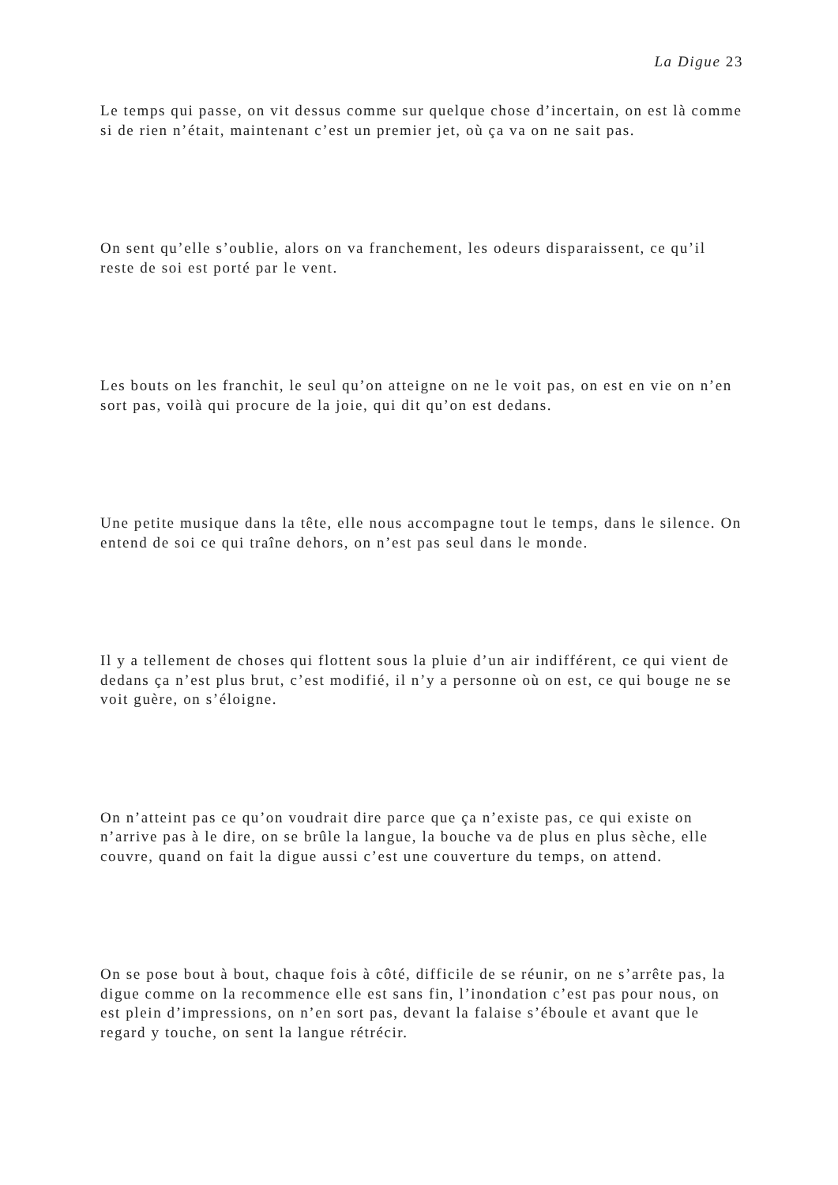La Digue 23
Le temps qui passe, on vit dessus comme sur quelque chose d’incertain, on est là comme si de rien n’était, maintenant c’est un premier jet, où ça va on ne sait pas.
On sent qu’elle s’oublie, alors on va franchement, les odeurs disparaissent, ce qu’il reste de soi est porté par le vent.
Les bouts on les franchit, le seul qu’on atteigne on ne le voit pas, on est en vie on n’en sort pas, voilà qui procure de la joie, qui dit qu’on est dedans.
Une petite musique dans la tête, elle nous accompagne tout le temps, dans le silence. On entend de soi ce qui traîne dehors, on n’est pas seul dans le monde.
Il y a tellement de choses qui flottent sous la pluie d’un air indifférent, ce qui vient de dedans ça n’est plus brut, c’est modifié, il n’y a personne où on est, ce qui bouge ne se voit guère, on s’éloigne.
On n’atteint pas ce qu’on voudrait dire parce que ça n’existe pas, ce qui existe on n’arrive pas à le dire, on se brûle la langue, la bouche va de plus en plus sèche, elle couvre, quand on fait la digue aussi c’est une couverture du temps, on attend.
On se pose bout à bout, chaque fois à côté, difficile de se réunir, on ne s’arrête pas, la digue comme on la recommence elle est sans fin, l’inondation c’est pas pour nous, on est plein d’impressions, on n’en sort pas, devant la falaise s’éboule et avant que le regard y touche, on sent la langue rétrécir.